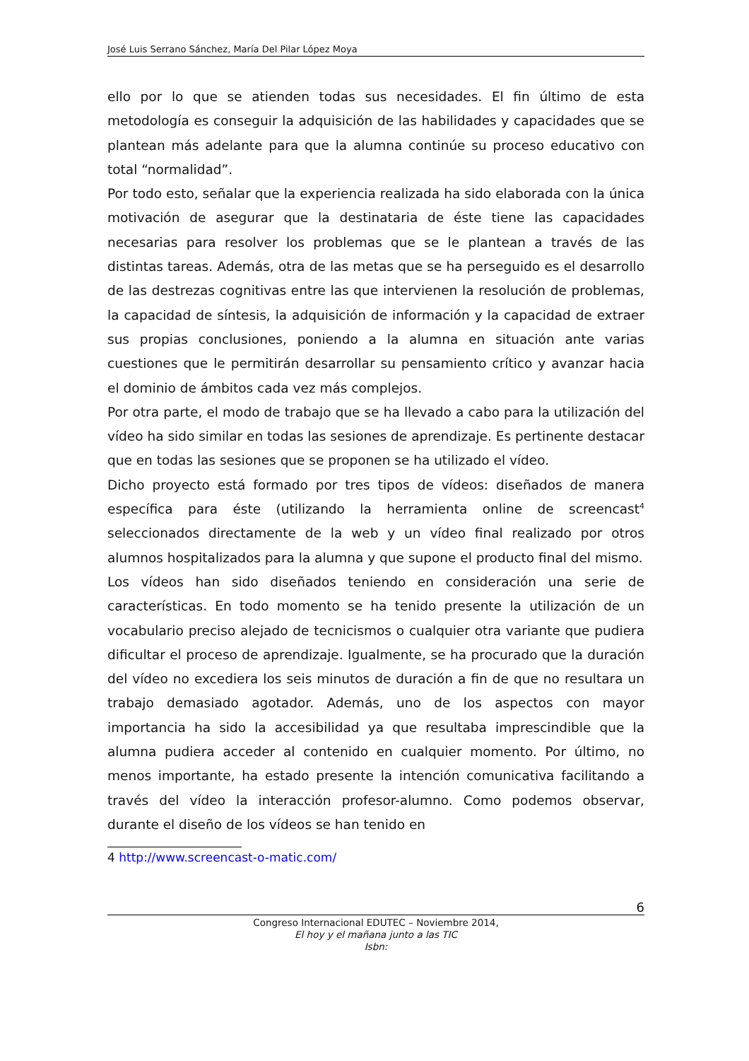José Luis Serrano Sánchez, María Del Pilar López Moya
ello por lo que se atienden todas sus necesidades. El fin último de esta metodología es conseguir la adquisición de las habilidades y capacidades que se plantean más adelante para que la alumna continúe su proceso educativo con total “normalidad”.
Por todo esto, señalar que la experiencia realizada ha sido elaborada con la única motivación de asegurar que la destinataria de éste tiene las capacidades necesarias para resolver los problemas que se le plantean a través de las distintas tareas. Además, otra de las metas que se ha perseguido es el desarrollo de las destrezas cognitivas entre las que intervienen la resolución de problemas, la capacidad de síntesis, la adquisición de información y la capacidad de extraer sus propias conclusiones, poniendo a la alumna en situación ante varias cuestiones que le permitirán desarrollar su pensamiento crítico y avanzar hacia el dominio de ámbitos cada vez más complejos.
Por otra parte, el modo de trabajo que se ha llevado a cabo para la utilización del vídeo ha sido similar en todas las sesiones de aprendizaje. Es pertinente destacar que en todas las sesiones que se proponen se ha utilizado el vídeo.
Dicho proyecto está formado por tres tipos de vídeos: diseñados de manera específica para éste (utilizando la herramienta online de screencast<sup>4</sup> seleccionados directamente de la web y un vídeo final realizado por otros alumnos hospitalizados para la alumna y que supone el producto final del mismo.
Los vídeos han sido diseñados teniendo en consideración una serie de características. En todo momento se ha tenido presente la utilización de un vocabulario preciso alejado de tecnicismos o cualquier otra variante que pudiera dificultar el proceso de aprendizaje. Igualmente, se ha procurado que la duración del vídeo no excediera los seis minutos de duración a fin de que no resultara un trabajo demasiado agotador. Además, uno de los aspectos con mayor importancia ha sido la accesibilidad ya que resultaba imprescindible que la alumna pudiera acceder al contenido en cualquier momento. Por último, no menos importante, ha estado presente la intención comunicativa facilitando a través del vídeo la interacción profesor-alumno. Como podemos observar, durante el diseño de los vídeos se han tenido en
4 http://www.screencast-o-matic.com/
6
Congreso Internacional EDUTEC – Noviembre 2014,
El hoy y el mañana junto a las TIC
Isbn: